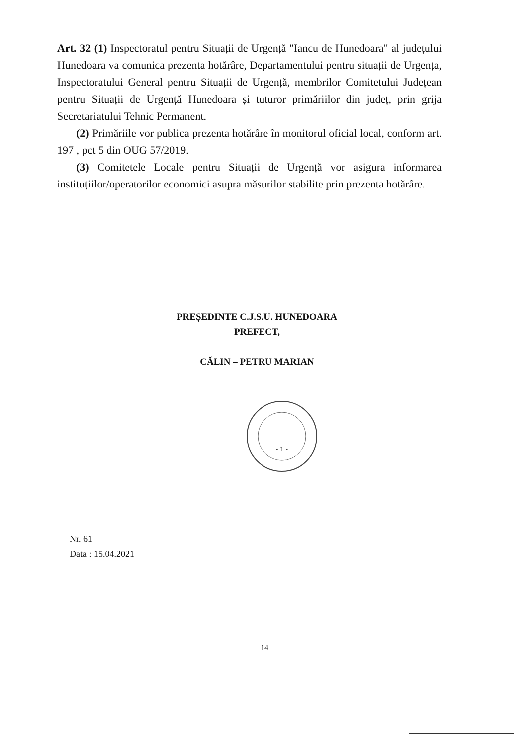Art. 32 (1) Inspectoratul pentru Situații de Urgență "Iancu de Hunedoara" al județului Hunedoara va comunica prezenta hotărâre, Departamentului pentru situații de Urgența, Inspectoratului General pentru Situații de Urgență, membrilor Comitetului Județean pentru Situații de Urgență Hunedoara și tuturor primăriilor din județ, prin grija Secretariatului Tehnic Permanent.
(2) Primăriile vor publica prezenta hotărâre în monitorul oficial local, conform art. 197 , pct 5 din OUG 57/2019.
(3) Comitetele Locale pentru Situații de Urgență vor asigura informarea instituțiilor/operatorilor economici asupra măsurilor stabilite prin prezenta hotărâre.
PREȘEDINTE C.J.S.U. HUNEDOARA
PREFECT,
CĂLIN – PETRU MARIAN
- 1 -
Nr. 61
Data : 15.04.2021
14